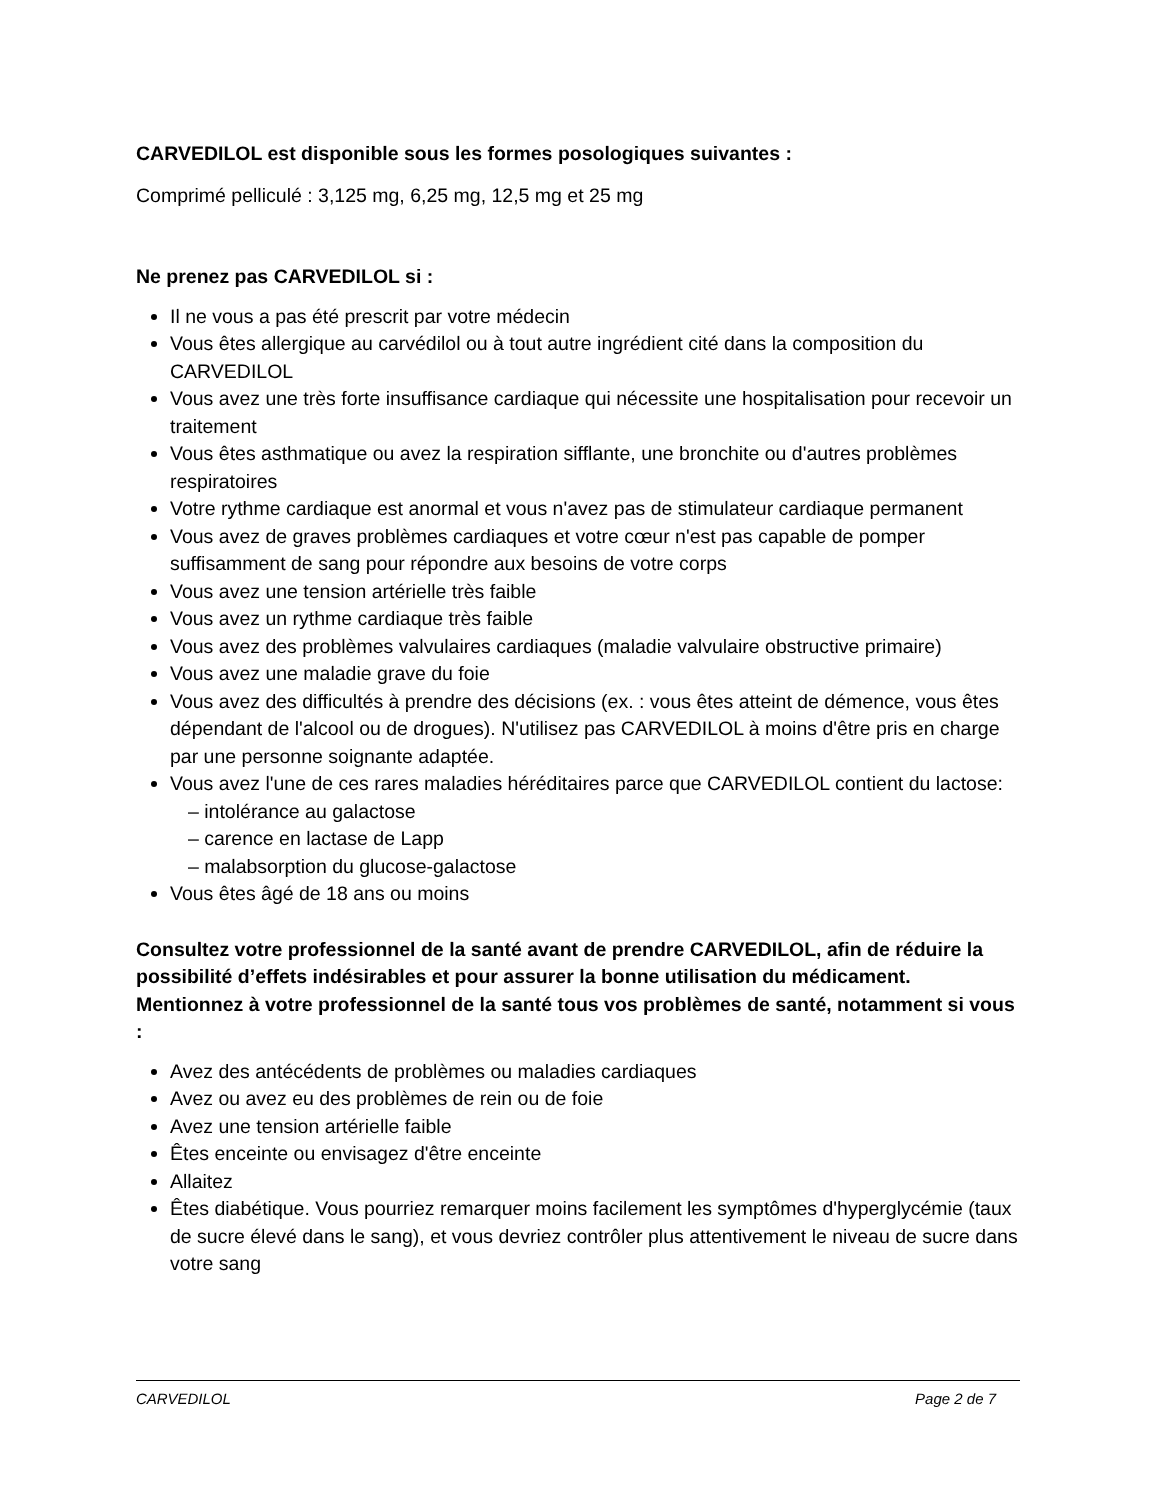CARVEDILOL est disponible sous les formes posologiques suivantes :
Comprimé pelliculé : 3,125 mg, 6,25 mg, 12,5 mg et 25 mg
Ne prenez pas CARVEDILOL si :
Il ne vous a pas été prescrit par votre médecin
Vous êtes allergique au carvédilol ou à tout autre ingrédient cité dans la composition du CARVEDILOL
Vous avez une très forte insuffisance cardiaque qui nécessite une hospitalisation pour recevoir un traitement
Vous êtes asthmatique ou avez la respiration sifflante, une bronchite ou d'autres problèmes respiratoires
Votre rythme cardiaque est anormal et vous n'avez pas de stimulateur cardiaque permanent
Vous avez de graves problèmes cardiaques et votre cœur n'est pas capable de pomper suffisamment de sang pour répondre aux besoins de votre corps
Vous avez une tension artérielle très faible
Vous avez un rythme cardiaque très faible
Vous avez des problèmes valvulaires cardiaques (maladie valvulaire obstructive primaire)
Vous avez une maladie grave du foie
Vous avez des difficultés à prendre des décisions (ex. : vous êtes atteint de démence, vous êtes dépendant de l'alcool ou de drogues). N'utilisez pas CARVEDILOL à moins d'être pris en charge par une personne soignante adaptée.
Vous avez l'une de ces rares maladies héréditaires parce que CARVEDILOL contient du lactose:
– intolérance au galactose
– carence en lactase de Lapp
– malabsorption du glucose-galactose
Vous êtes âgé de 18 ans ou moins
Consultez votre professionnel de la santé avant de prendre CARVEDILOL, afin de réduire la possibilité d’effets indésirables et pour assurer la bonne utilisation du médicament. Mentionnez à votre professionnel de la santé tous vos problèmes de santé, notamment si vous :
Avez des antécédents de problèmes ou maladies cardiaques
Avez ou avez eu des problèmes de rein ou de foie
Avez une tension artérielle faible
Êtes enceinte ou envisagez d'être enceinte
Allaitez
Êtes diabétique. Vous pourriez remarquer moins facilement les symptômes d'hyperglycémie (taux de sucre élevé dans le sang), et vous devriez contrôler plus attentivement le niveau de sucre dans votre sang
CARVEDILOL Page 2 de 7